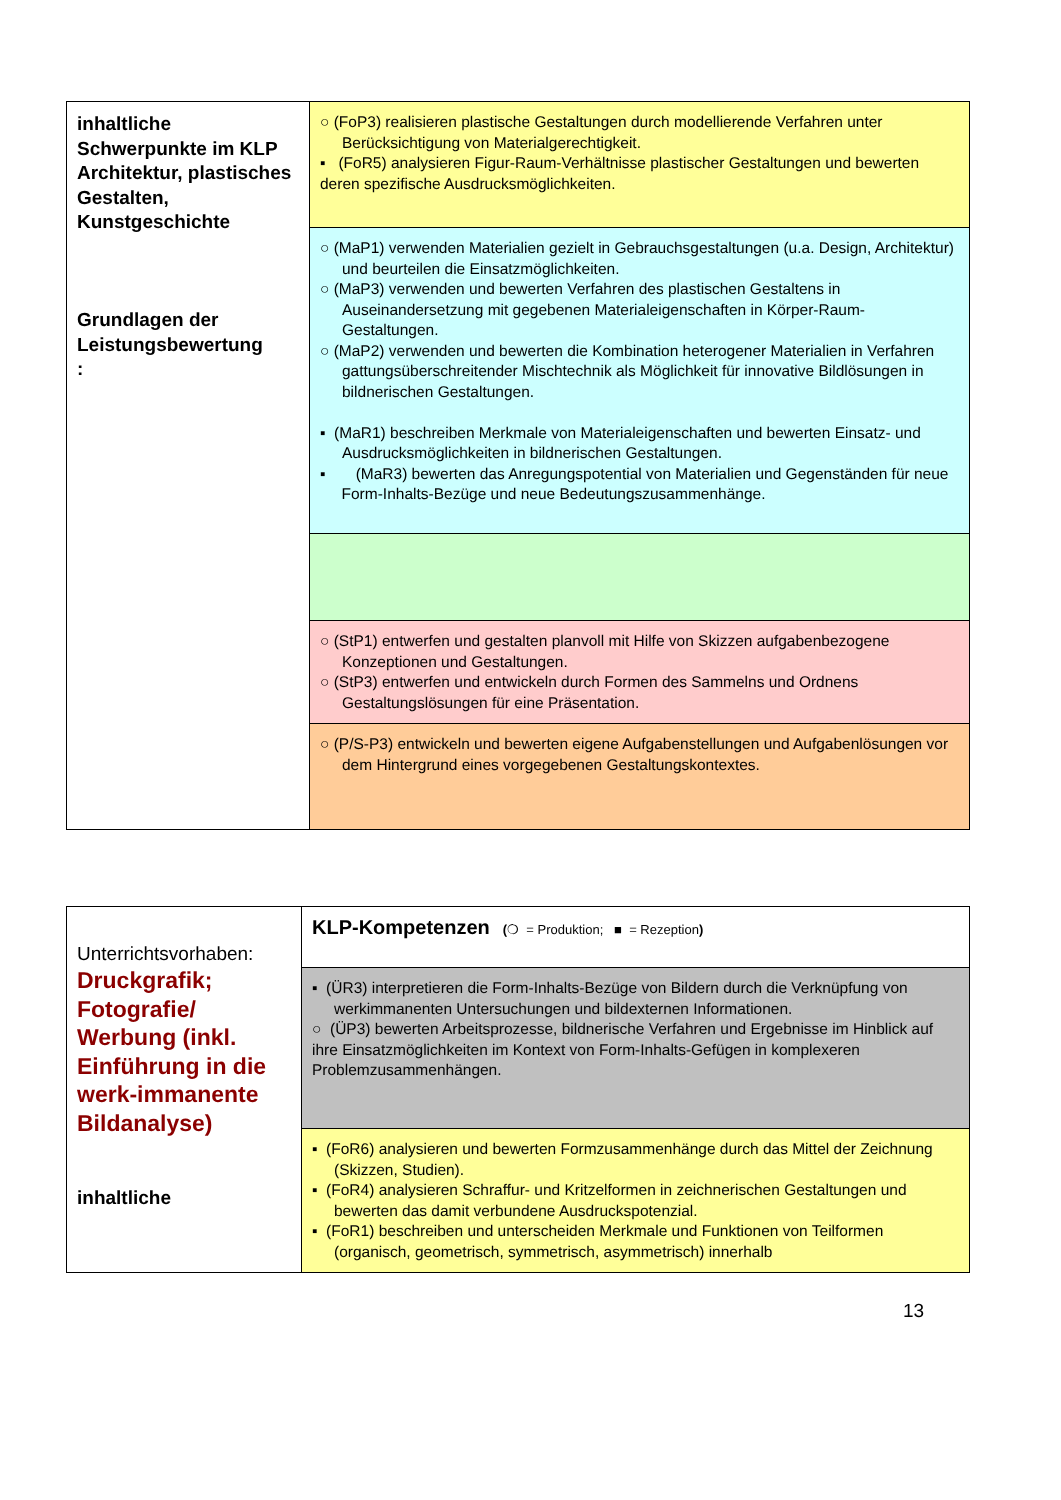| inhaltliche Schwerpunkte im KLP Architektur, plastisches Gestalten, Kunstgeschichte Grundlagen der Leistungsbewertung : | ○ (FoP3) realisieren plastische Gestaltungen durch modellierende Verfahren unter Berücksichtigung von Materialgerechtigkeit. ▪ (FoR5) analysieren Figur-Raum-Verhältnisse plastischer Gestaltungen und bewerten deren spezifische Ausdrucksmöglichkeiten. |
| | ○ (MaP1) verwenden Materialien gezielt in Gebrauchsgestaltungen (u.a. Design, Architektur) und beurteilen die Einsatzmöglichkeiten. ○ (MaP3) verwenden und bewerten Verfahren des plastischen Gestaltens in Auseinandersetzung mit gegebenen Materialeigenschaften in Körper-Raum-Gestaltungen. ○ (MaP2) verwenden und bewerten die Kombination heterogener Materialien in Verfahren gattungsüberschreitender Mischtechnik als Möglichkeit für innovative Bildlösungen in bildnerischen Gestaltungen. ▪ (MaR1) beschreiben Merkmale von Materialeigenschaften und bewerten Einsatz- und Ausdrucksmöglichkeiten in bildnerischen Gestaltungen. ▪ (MaR3) bewerten das Anregungspotential von Materialien und Gegenständen für neue Form-Inhalts-Bezüge und neue Bedeutungszusammenhänge. |
| | ○ (StP1) entwerfen und gestalten planvoll mit Hilfe von Skizzen aufgabenbezogene Konzeptionen und Gestaltungen. ○ (StP3) entwerfen und entwickeln durch Formen des Sammelns und Ordnens Gestaltungslösungen für eine Präsentation. |
| | ○ (P/S-P3) entwickeln und bewerten eigene Aufgabenstellungen und Aufgabenlösungen vor dem Hintergrund eines vorgegebenen Gestaltungskontextes. |
| Unterrichtsvorhaben: Druckgrafik; Fotografie/ Werbung (inkl. Einführung in die werk-immanente Bildanalyse) inhaltliche | KLP-Kompetenzen ( ❍ = Produktion; ■ = Rezeption ) |
| | ▪ (ÜR3) interpretieren die Form-Inhalts-Bezüge von Bildern durch die Verknüpfung von werkimmanenten Untersuchungen und bildexternen Informationen. ○ (ÜP3) bewerten Arbeitsprozesse, bildnerische Verfahren und Ergebnisse im Hinblick auf ihre Einsatzmöglichkeiten im Kontext von Form-Inhalts-Gefügen in komplexeren Problemzusammenhängen. |
| | ▪ (FoR6) analysieren und bewerten Formzusammenhänge durch das Mittel der Zeichnung (Skizzen, Studien). ▪ (FoR4) analysieren Schraffur- und Kritzelformen in zeichnerischen Gestaltungen und bewerten das damit verbundene Ausdruckspotenzial. ▪ (FoR1) beschreiben und unterscheiden Merkmale und Funktionen von Teilformen (organisch, geometrisch, symmetrisch, asymmetrisch) innerhalb |
13